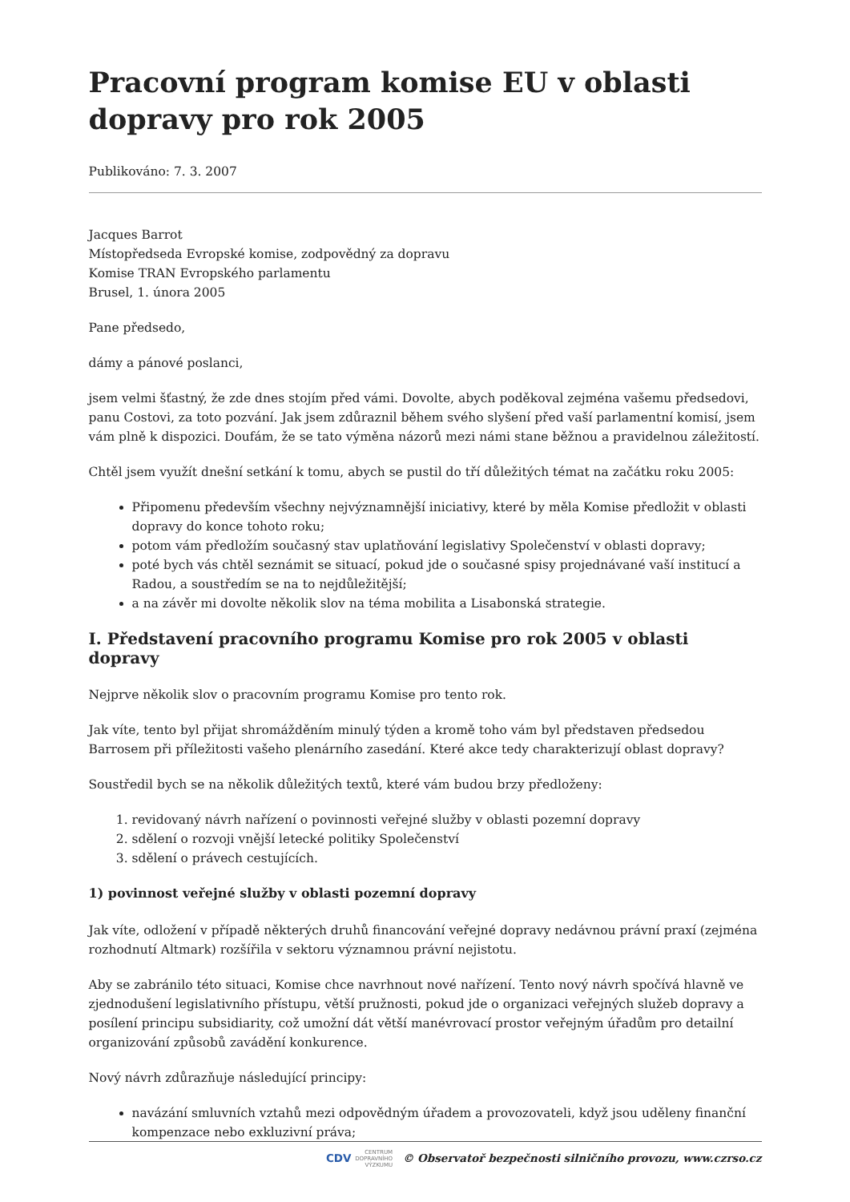Pracovní program komise EU v oblasti dopravy pro rok 2005
Publikováno: 7. 3. 2007
Jacques Barrot
Místopředseda Evropské komise, zodpovědný za dopravu
Komise TRAN Evropského parlamentu
Brusel, 1. února 2005
Pane předsedo,
dámy a pánové poslanci,
jsem velmi šťastný, že zde dnes stojím před vámi. Dovolte, abych poděkoval zejména vašemu předsedovi, panu Costovi, za toto pozvání. Jak jsem zdůraznil během svého slyšení před vaší parlamentní komisí, jsem vám plně k dispozici. Doufám, že se tato výměna názorů mezi námi stane běžnou a pravidelnou záležitostí.
Chtěl jsem využít dnešní setkání k tomu, abych se pustil do tří důležitých témat na začátku roku 2005:
Připomenu především všechny nejvýznamnější iniciativy, které by měla Komise předložit v oblasti dopravy do konce tohoto roku;
potom vám předložím současný stav uplatňování legislativy Společenství v oblasti dopravy;
poté bych vás chtěl seznámit se situací, pokud jde o současné spisy projednávané vaší institucí a Radou, a soustředím se na to nejdůležitější;
a na závěr mi dovolte několik slov na téma mobilita a Lisabonská strategie.
I. Představení pracovního programu Komise pro rok 2005 v oblasti dopravy
Nejprve několik slov o pracovním programu Komise pro tento rok.
Jak víte, tento byl přijat shromážděním minulý týden a kromě toho vám byl představen předsedou Barrosem při příležitosti vašeho plenárního zasedání. Které akce tedy charakterizují oblast dopravy?
Soustředil bych se na několik důležitých textů, které vám budou brzy předloženy:
1. revidovaný návrh nařízení o povinnosti veřejné služby v oblasti pozemní dopravy
2. sdělení o rozvoji vnější letecké politiky Společenství
3. sdělení o právech cestujících.
1) povinnost veřejné služby v oblasti pozemní dopravy
Jak víte, odložení v případě některých druhů financování veřejné dopravy nedávnou právní praxí (zejména rozhodnutí Altmark) rozšířila v sektoru významnou právní nejistotu.
Aby se zabránilo této situaci, Komise chce navrhnout nové nařízení. Tento nový návrh spočívá hlavně ve zjednodušení legislativního přístupu, větší pružnosti, pokud jde o organizaci veřejných služeb dopravy a posílení principu subsidiarity, což umožní dát větší manévrovací prostor veřejným úřadům pro detailní organizování způsobů zavádění konkurence.
Nový návrh zdůrazňuje následující principy:
navázání smluvních vztahů mezi odpovědným úřadem a provozovateli, když jsou uděleny finanční kompenzace nebo exkluzivní práva;
CDV CENTRUM
DOPRAVNÍHO
VÝZKUMU © Observatoř bezpečnosti silničního provozu, www.czrso.cz